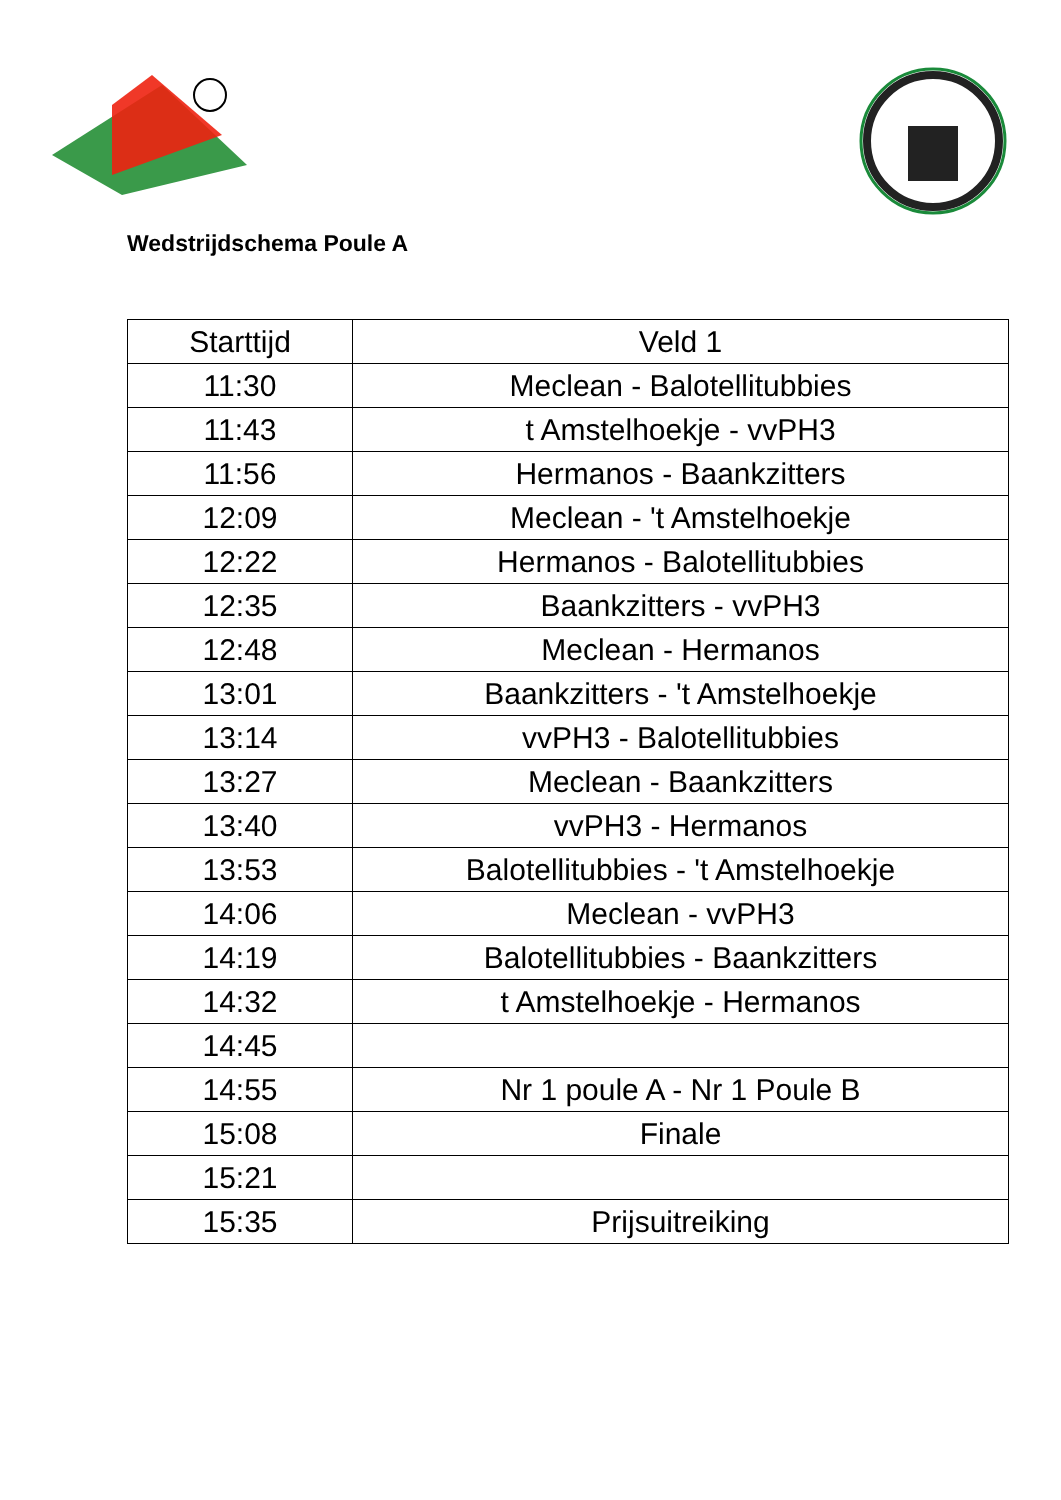Wedstrijdschema Poule A
| Starttijd | Veld 1 |
| --- | --- |
| 11:30 | Meclean - Balotellitubbies |
| 11:43 | t Amstelhoekje - vvPH3 |
| 11:56 | Hermanos - Baankzitters |
| 12:09 | Meclean - 't Amstelhoekje |
| 12:22 | Hermanos - Balotellitubbies |
| 12:35 | Baankzitters - vvPH3 |
| 12:48 | Meclean - Hermanos |
| 13:01 | Baankzitters - 't Amstelhoekje |
| 13:14 | vvPH3 - Balotellitubbies |
| 13:27 | Meclean - Baankzitters |
| 13:40 | vvPH3 - Hermanos |
| 13:53 | Balotellitubbies - 't Amstelhoekje |
| 14:06 | Meclean - vvPH3 |
| 14:19 | Balotellitubbies - Baankzitters |
| 14:32 | t Amstelhoekje - Hermanos |
| 14:45 | |
| 14:55 | Nr 1 poule A - Nr 1 Poule B |
| 15:08 | Finale |
| 15:21 | |
| 15:35 | Prijsuitreiking |